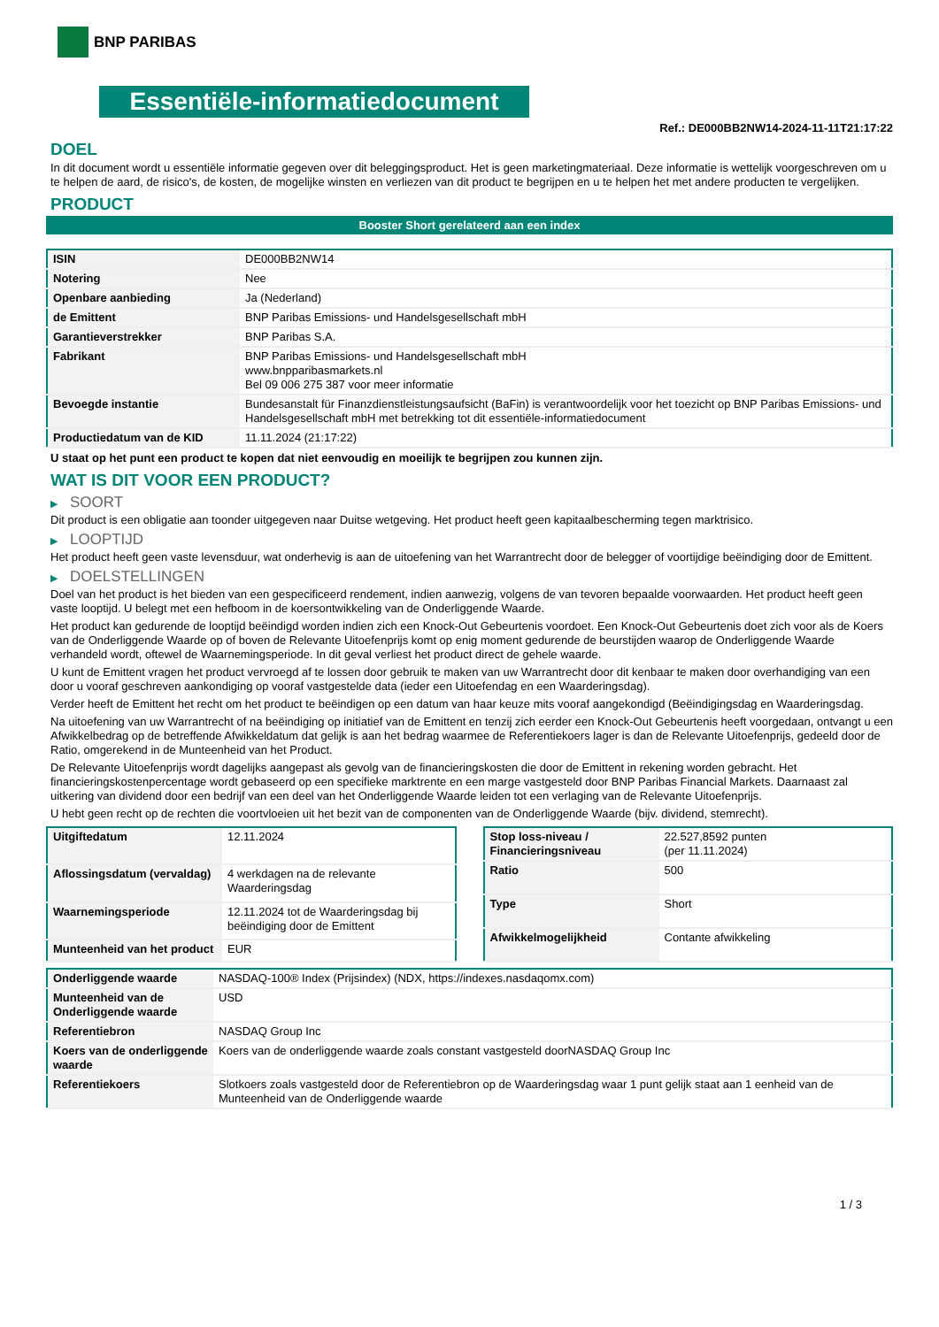BNP PARIBAS
Essentiële-informatiedocument
Ref.: DE000BB2NW14-2024-11-11T21:17:22
DOEL
In dit document wordt u essentiële informatie gegeven over dit beleggingsproduct. Het is geen marketingmateriaal. Deze informatie is wettelijk voorgeschreven om u te helpen de aard, de risico's, de kosten, de mogelijke winsten en verliezen van dit product te begrijpen en u te helpen het met andere producten te vergelijken.
PRODUCT
Booster Short gerelateerd aan een index
| ISIN | DE000BB2NW14 |
| Notering | Nee |
| Openbare aanbieding | Ja (Nederland) |
| de Emittent | BNP Paribas Emissions- und Handelsgesellschaft mbH |
| Garantieverstrekker | BNP Paribas S.A. |
| Fabrikant | BNP Paribas Emissions- und Handelsgesellschaft mbH www.bnpparibasmarkets.nl Bel 09 006 275 387 voor meer informatie |
| Bevoegde instantie | Bundesanstalt für Finanzdienstleistungsaufsicht (BaFin) is verantwoordelijk voor het toezicht op BNP Paribas Emissions- und Handelsgesellschaft mbH met betrekking tot dit essentiële-informatiedocument |
| Productiedatum van de KID | 11.11.2024 (21:17:22) |
U staat op het punt een product te kopen dat niet eenvoudig en moeilijk te begrijpen zou kunnen zijn.
WAT IS DIT VOOR EEN PRODUCT?
▶ SOORT
Dit product is een obligatie aan toonder uitgegeven naar Duitse wetgeving. Het product heeft geen kapitaalbescherming tegen marktrisico.
▶ LOOPTIJD
Het product heeft geen vaste levensduur, wat onderhevig is aan de uitoefening van het Warrantrecht door de belegger of voortijdige beëindiging door de Emittent.
▶ DOELSTELLINGEN
Doel van het product is het bieden van een gespecificeerd rendement, indien aanwezig, volgens de van tevoren bepaalde voorwaarden. Het product heeft geen vaste looptijd. U belegt met een hefboom in de koersontwikkeling van de Onderliggende Waarde.
Het product kan gedurende de looptijd beëindigd worden indien zich een Knock-Out Gebeurtenis voordoet. Een Knock-Out Gebeurtenis doet zich voor als de Koers van de Onderliggende Waarde op of boven de Relevante Uitoefenprijs komt op enig moment gedurende de beurstijden waarop de Onderliggende Waarde verhandeld wordt, oftewel de Waarnemingsperiode. In dit geval verliest het product direct de gehele waarde.
U kunt de Emittent vragen het product vervroegd af te lossen door gebruik te maken van uw Warrantrecht door dit kenbaar te maken door overhandiging van een door u vooraf geschreven aankondiging op vooraf vastgestelde data (ieder een Uitoefendag en een Waarderingsdag).
Verder heeft de Emittent het recht om het product te beëindigen op een datum van haar keuze mits vooraf aangekondigd (Beëindigingsdag en Waarderingsdag.
Na uitoefening van uw Warrantrecht of na beëindiging op initiatief van de Emittent en tenzij zich eerder een Knock-Out Gebeurtenis heeft voorgedaan, ontvangt u een Afwikkelbedrag op de betreffende Afwikkeldatum dat gelijk is aan het bedrag waarmee de Referentiekoers lager is dan de Relevante Uitoefenprijs, gedeeld door de Ratio, omgerekend in de Munteenheid van het Product.
De Relevante Uitoefenprijs wordt dagelijks aangepast als gevolg van de financieringskosten die door de Emittent in rekening worden gebracht. Het financieringskostenpercentage wordt gebaseerd op een specifieke marktrente en een marge vastgesteld door BNP Paribas Financial Markets. Daarnaast zal uitkering van dividend door een bedrijf van een deel van het Onderliggende Waarde leiden tot een verlaging van de Relevante Uitoefenprijs.
U hebt geen recht op de rechten die voortvloeien uit het bezit van de componenten van de Onderliggende Waarde (bijv. dividend, stemrecht).
| Uitgiftedatum | 12.11.2024 |
| Aflossingsdatum (vervaldag) | 4 werkdagen na de relevante Waarderingsdag |
| Waarnemingsperiode | 12.11.2024 tot de Waarderingsdag bij beëindiging door de Emittent |
| Munteenheid van het product | EUR |
| Stop loss-niveau / Financieringsniveau | 22.527,8592 punten (per 11.11.2024) |
| Ratio | 500 |
| Type | Short |
| Afwikkelmogelijkheid | Contante afwikkeling |
| Onderliggende waarde | NASDAQ-100® Index (Prijsindex) (NDX, https://indexes.nasdaqomx.com) |
| Munteenheid van de Onderliggende waarde | USD |
| Referentiebron | NASDAQ Group Inc |
| Koers van de onderliggende waarde | Koers van de onderliggende waarde zoals constant vastgesteld doorNASDAQ Group Inc |
| Referentiekoers | Slotkoers zoals vastgesteld door de Referentiebron op de Waarderingsdag waar 1 punt gelijk staat aan 1 eenheid van de Munteenheid van de Onderliggende waarde |
1 / 3